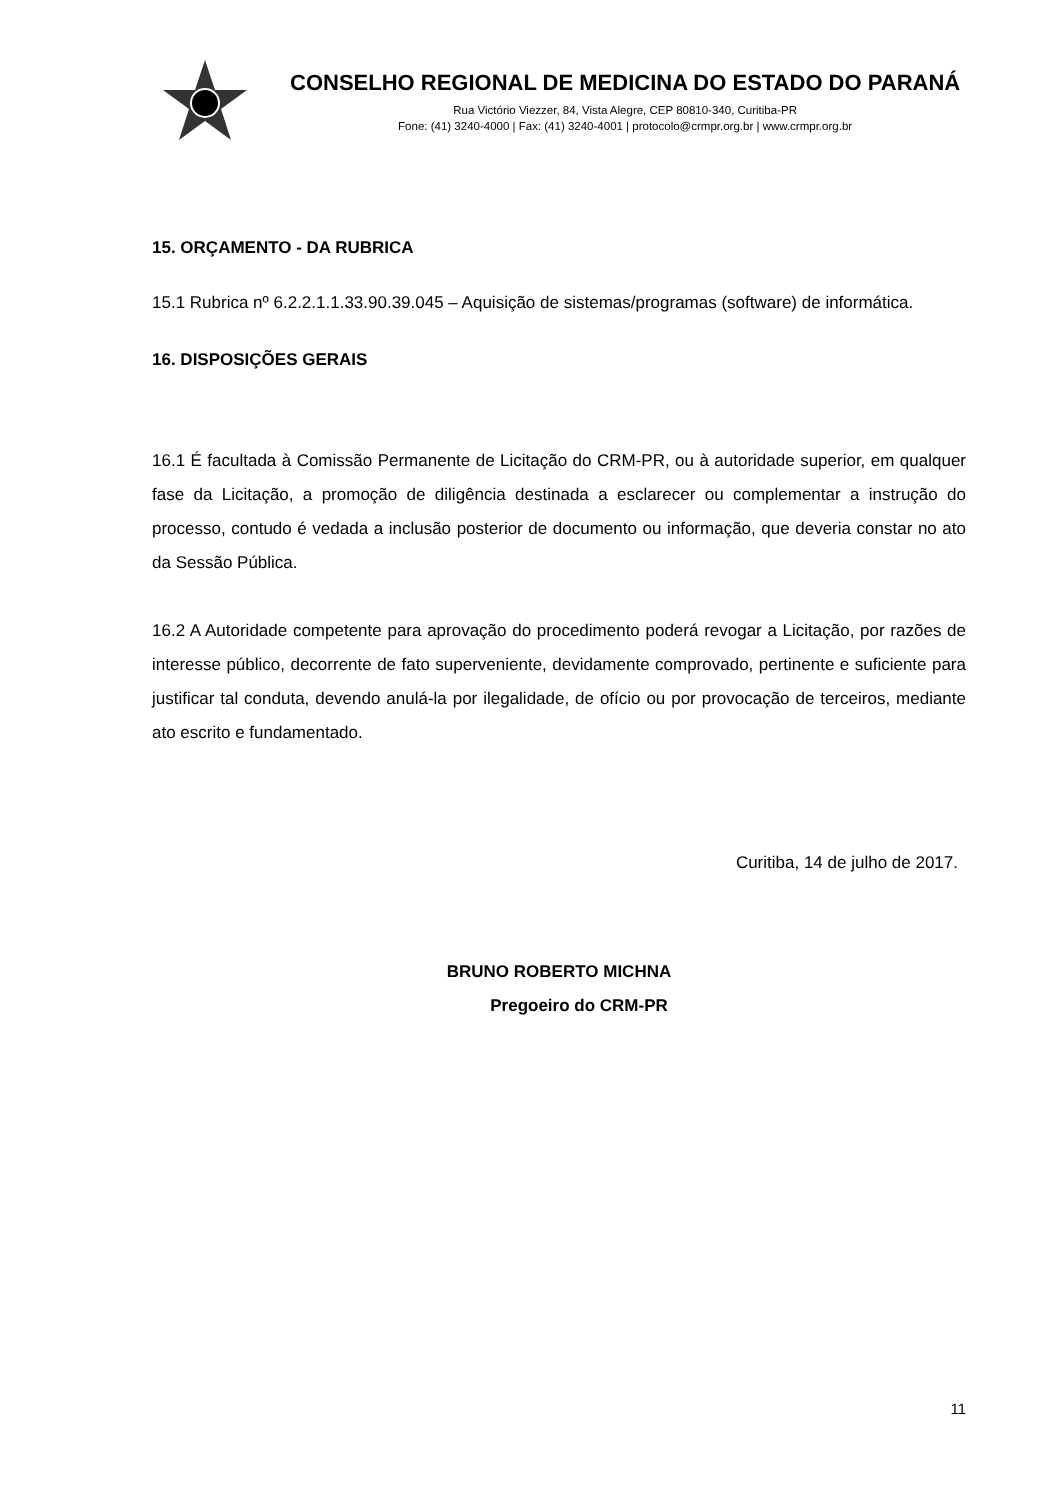CONSELHO REGIONAL DE MEDICINA DO ESTADO DO PARANÁ
Rua Victório Viezzer, 84, Vista Alegre, CEP 80810-340, Curitiba-PR
Fone: (41) 3240-4000 | Fax: (41) 3240-4001 | protocolo@crmpr.org.br | www.crmpr.org.br
15. ORÇAMENTO - DA RUBRICA
15.1 Rubrica nº 6.2.2.1.1.33.90.39.045 – Aquisição de sistemas/programas (software) de informática.
16. DISPOSIÇÕES GERAIS
16.1 É facultada à Comissão Permanente de Licitação do CRM-PR, ou à autoridade superior, em qualquer fase da Licitação, a promoção de diligência destinada a esclarecer ou complementar a instrução do processo, contudo é vedada a inclusão posterior de documento ou informação, que deveria constar no ato da Sessão Pública.
16.2 A Autoridade competente para aprovação do procedimento poderá revogar a Licitação, por razões de interesse público, decorrente de fato superveniente, devidamente comprovado, pertinente e suficiente para justificar tal conduta, devendo anulá-la por ilegalidade, de ofício ou por provocação de terceiros, mediante ato escrito e fundamentado.
Curitiba, 14 de julho de 2017.
BRUNO ROBERTO MICHNA
Pregoeiro do CRM-PR
11